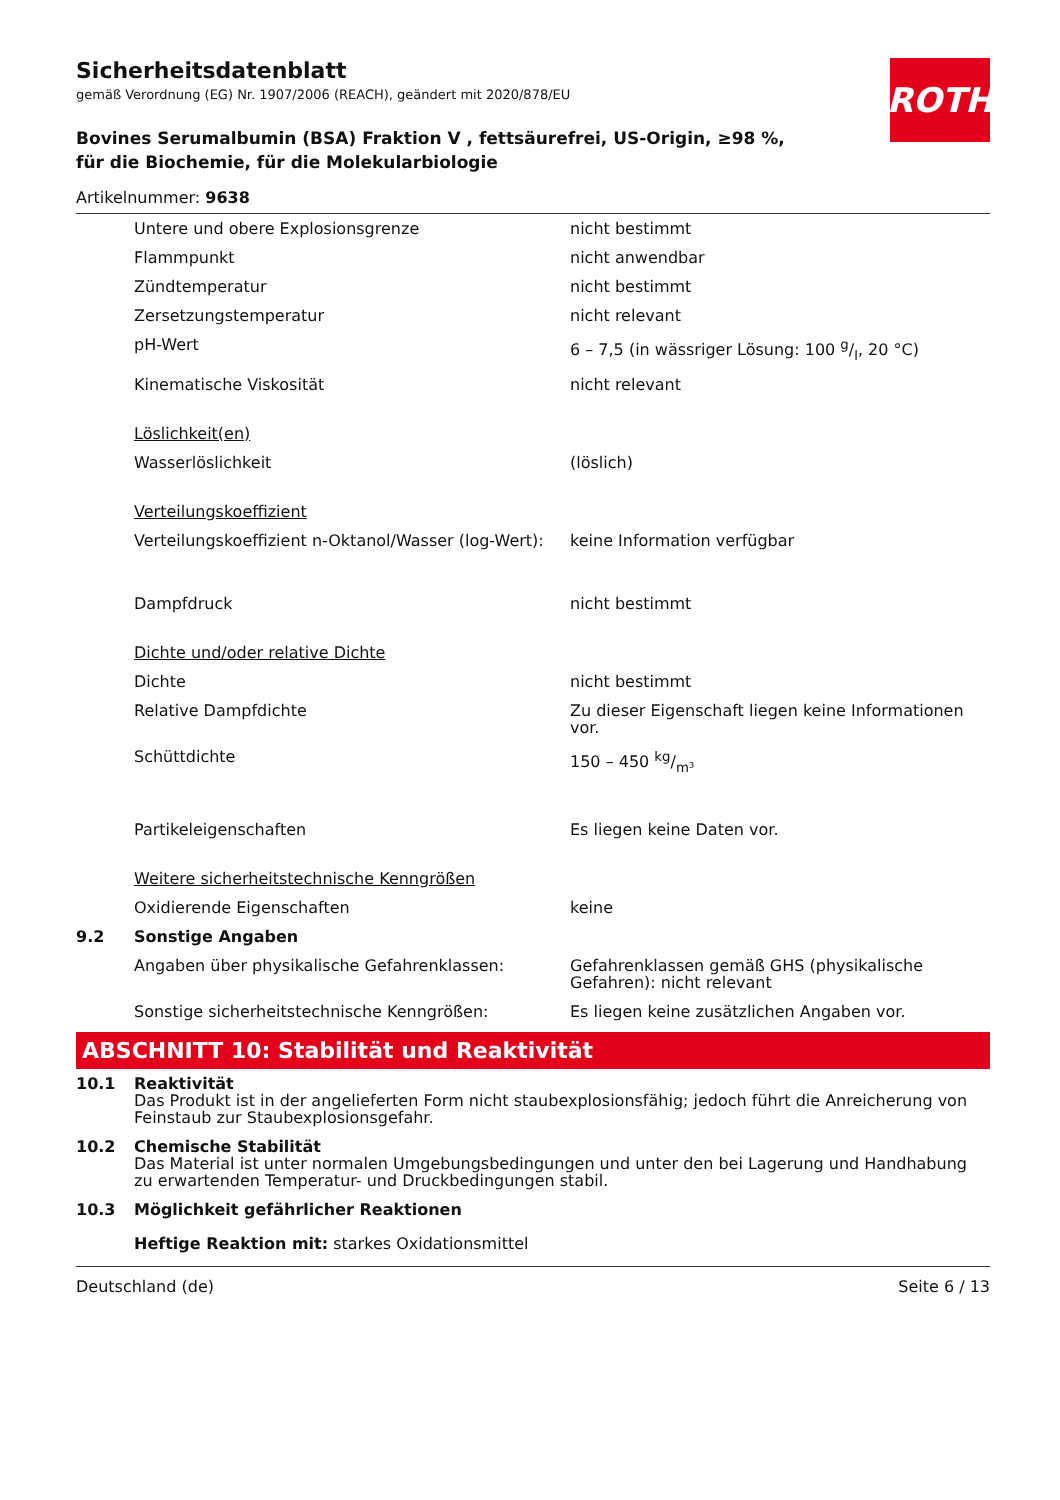ROTH
Sicherheitsdatenblatt
gemäß Verordnung (EG) Nr. 1907/2006 (REACH), geändert mit 2020/878/EU
Bovines Serumalbumin (BSA) Fraktion V , fettsäurefrei, US-Origin, ≥98 %, für die Biochemie, für die Molekularbiologie
Artikelnummer: 9638
| | Untere und obere Explosionsgrenze | nicht bestimmt |
| | Flammpunkt | nicht anwendbar |
| | Zündtemperatur | nicht bestimmt |
| | Zersetzungstemperatur | nicht relevant |
| | pH-Wert | 6 – 7,5 (in wässriger Lösung: 100 g/l, 20 °C) |
| | Kinematische Viskosität | nicht relevant |
| | Löslichkeit(en) | |
| | Wasserlöslichkeit | (löslich) |
| | Verteilungskoeffizient | |
| | Verteilungskoeffizient n-Oktanol/Wasser (log-Wert): | keine Information verfügbar |
| | Dampfdruck | nicht bestimmt |
| | Dichte und/oder relative Dichte | |
| | Dichte | nicht bestimmt |
| | Relative Dampfdichte | Zu dieser Eigenschaft liegen keine Informationen vor. |
| | Schüttdichte | 150 – 450 kg/m³ |
| | Partikeleigenschaften | Es liegen keine Daten vor. |
| | Weitere sicherheitstechnische Kenngrößen | |
| | Oxidierende Eigenschaften | keine |
| 9.2 | Sonstige Angaben | |
| | Angaben über physikalische Gefahrenklassen: | Gefahrenklassen gemäß GHS (physikalische Gefahren): nicht relevant |
| | Sonstige sicherheitstechnische Kenngrößen: | Es liegen keine zusätzlichen Angaben vor. |
ABSCHNITT 10: Stabilität und Reaktivität
| 10.1 | Reaktivität Das Produkt ist in der angelieferten Form nicht staubexplosionsfähig; jedoch führt die Anreicherung von Feinstaub zur Staubexplosionsgefahr. |
| 10.2 | Chemische Stabilität Das Material ist unter normalen Umgebungsbedingungen und unter den bei Lagerung und Handhabung zu erwartenden Temperatur- und Druckbedingungen stabil. |
| 10.3 | Möglichkeit gefährlicher Reaktionen Heftige Reaktion mit: starkes Oxidationsmittel |
Deutschland (de) Seite 6 / 13